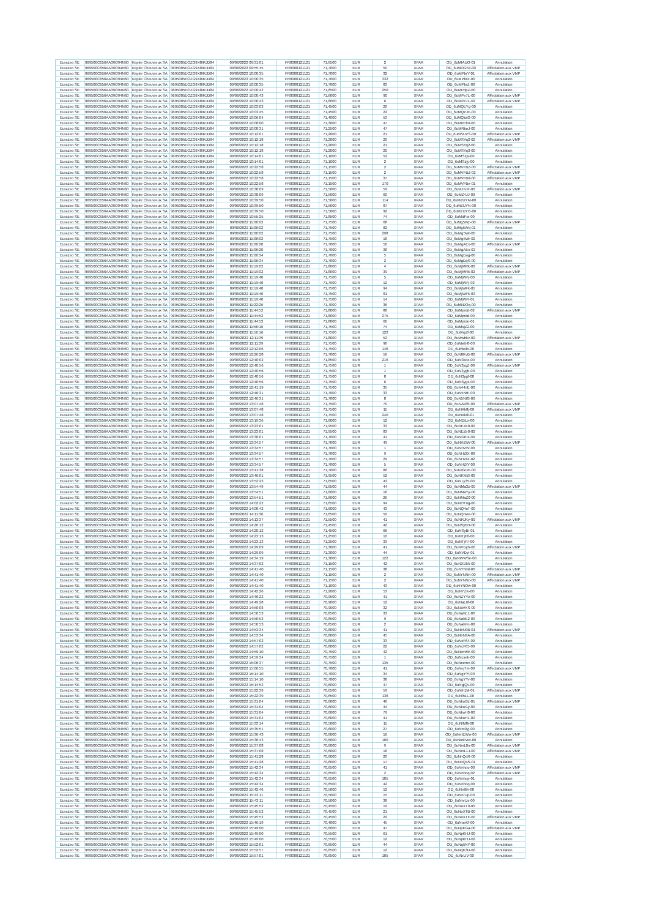| Eurazeo SE | 969500C656AA39O94N60 | Kepler Cheuvreux SA | 9695005EOZG9X8IRJD84 | 09/06/2022 09:31:01 | FR0000121121 | 71,6500 | EUR | 2 | XPAR | OD_6uMIAUO-01 | Annulation |
| Eurazeo SE | 969500C656AA39O94N60 | Kepler Cheuvreux SA | 9695005EOZG9X8IRJD84 | 09/06/2022 09:55:15 | FR0000121121 | 71,7000 | EUR | 50 | XPAR | OD_6uMOGb4-00 | Affectation aux VMP |
| Eurazeo SE | 969500C656AA39O94N60 | Kepler Cheuvreux SA | 9695005EOZG9X8IRJD84 | 09/06/2022 10:00:35 | FR0000121121 | 71,7000 | EUR | 32 | XPAR | OD_6uMPbrY-01 | Affectation aux VMP |
| Eurazeo SE | 969500C656AA39O94N60 | Kepler Cheuvreux SA | 9695005EOZG9X8IRJD84 | 09/06/2022 10:00:35 | FR0000121121 | 71,7000 | EUR | 332 | XPAR | OD_6uMPbrX-00 | Annulation |
| Eurazeo SE | 969500C656AA39O94N60 | Kepler Cheuvreux SA | 9695005EOZG9X8IRJD84 | 09/06/2022 10:00:35 | FR0000121121 | 71,7000 | EUR | 83 | XPAR | OD_6uMPbrZ-00 | Annulation |
| Eurazeo SE | 969500C656AA39O94N60 | Kepler Cheuvreux SA | 9695005EOZG9X8IRJD84 | 09/06/2022 10:00:42 | FR0000121121 | 71,6500 | EUR | 250 | XPAR | OD_6uMPdpZ-00 | Annulation |
| Eurazeo SE | 969500C656AA39O94N60 | Kepler Cheuvreux SA | 9695005EOZG9X8IRJD84 | 09/06/2022 10:00:43 | FR0000121121 | 71,6000 | EUR | 90 | XPAR | OD_6uMPe7L-00 | Affectation aux VMP |
| Eurazeo SE | 969500C656AA39O94N60 | Kepler Cheuvreux SA | 9695005EOZG9X8IRJD84 | 09/06/2022 10:00:43 | FR0000121121 | 71,6000 | EUR | 6 | XPAR | OD_6uMPe7L-02 | Affectation aux VMP |
| Eurazeo SE | 969500C656AA39O94N60 | Kepler Cheuvreux SA | 9695005EOZG9X8IRJD84 | 09/06/2022 10:03:03 | FR0000121121 | 71,4500 | EUR | 20 | XPAR | OD_6uMQEYg-00 | Annulation |
| Eurazeo SE | 969500C656AA39O94N60 | Kepler Cheuvreux SA | 9695005EOZG9X8IRJD84 | 09/06/2022 10:03:45 | FR0000121121 | 71,4500 | EUR | 22 | XPAR | OD_6uMQPJF-00 | Annulation |
| Eurazeo SE | 969500C656AA39O94N60 | Kepler Cheuvreux SA | 9695005EOZG9X8IRJD84 | 09/06/2022 10:06:04 | FR0000121121 | 71,4000 | EUR | 53 | XPAR | OD_6uMQzaG-00 | Annulation |
| Eurazeo SE | 969500C656AA39O94N60 | Kepler Cheuvreux SA | 9695005EOZG9X8IRJD84 | 09/06/2022 10:08:00 | FR0000121121 | 71,3000 | EUR | 47 | XPAR | OD_6uMRTlm-00 | Annulation |
| Eurazeo SE | 969500C656AA39O94N60 | Kepler Cheuvreux SA | 9695005EOZG9X8IRJD84 | 09/06/2022 10:08:31 | FR0000121121 | 71,2500 | EUR | 47 | XPAR | OD_6uMRboJ-00 | Annulation |
| Eurazeo SE | 969500C656AA39O94N60 | Kepler Cheuvreux SA | 9695005EOZG9X8IRJD84 | 09/06/2022 10:12:01 | FR0000121121 | 71,2000 | EUR | 21 | XPAR | OD_6uMSUVS-00 | Affectation aux VMP |
| Eurazeo SE | 969500C656AA39O94N60 | Kepler Cheuvreux SA | 9695005EOZG9X8IRJD84 | 09/06/2022 10:12:18 | FR0000121121 | 71,2000 | EUR | 20 | XPAR | OD_6uMSYq2-02 | Affectation aux VMP |
| Eurazeo SE | 969500C656AA39O94N60 | Kepler Cheuvreux SA | 9695005EOZG9X8IRJD84 | 09/06/2022 10:12:18 | FR0000121121 | 71,2000 | EUR | 21 | XPAR | OD_6uMSYq2-00 | Annulation |
| Eurazeo SE | 969500C656AA39O94N60 | Kepler Cheuvreux SA | 9695005EOZG9X8IRJD84 | 09/06/2022 10:12:18 | FR0000121121 | 71,2000 | EUR | 20 | XPAR | OD_6uMSYq3-00 | Annulation |
| Eurazeo SE | 969500C656AA39O94N60 | Kepler Cheuvreux SA | 9695005EOZG9X8IRJD84 | 09/06/2022 10:14:01 | FR0000121121 | 71,1000 | EUR | 52 | XPAR | OD_6uMSzjs-00 | Annulation |
| Eurazeo SE | 969500C656AA39O94N60 | Kepler Cheuvreux SA | 9695005EOZG9X8IRJD84 | 09/06/2022 10:14:01 | FR0000121121 | 71,1000 | EUR | 2 | XPAR | OD_6uMSzjy-00 | Annulation |
| Eurazeo SE | 969500C656AA39O94N60 | Kepler Cheuvreux SA | 9695005EOZG9X8IRJD84 | 09/06/2022 10:22:58 | FR0000121121 | 71,1500 | EUR | 2 | XPAR | OD_6uMVFBZ-00 | Affectation aux VMP |
| Eurazeo SE | 969500C656AA39O94N60 | Kepler Cheuvreux SA | 9695005EOZG9X8IRJD84 | 09/06/2022 10:22:58 | FR0000121121 | 71,1500 | EUR | 2 | XPAR | OD_6uMVFBZ-02 | Affectation aux VMP |
| Eurazeo SE | 969500C656AA39O94N60 | Kepler Cheuvreux SA | 9695005EOZG9X8IRJD84 | 09/06/2022 10:22:58 | FR0000121121 | 71,1500 | EUR | 37 | XPAR | OD_6uMVFBd-00 | Affectation aux VMP |
| Eurazeo SE | 969500C656AA39O94N60 | Kepler Cheuvreux SA | 9695005EOZG9X8IRJD84 | 09/06/2022 10:22:58 | FR0000121121 | 71,1500 | EUR | 170 | XPAR | OD_6uMVFBe-01 | Annulation |
| Eurazeo SE | 969500C656AA39O94N60 | Kepler Cheuvreux SA | 9695005EOZG9X8IRJD84 | 09/06/2022 10:38:09 | FR0000121121 | 71,5000 | EUR | 59 | XPAR | OD_6uMZ4JF-00 | Affectation aux VMP |
| Eurazeo SE | 969500C656AA39O94N60 | Kepler Cheuvreux SA | 9695005EOZG9X8IRJD84 | 09/06/2022 10:38:09 | FR0000121121 | 71,5000 | EUR | 60 | XPAR | OD_6uMZ4JJ-00 | Annulation |
| Eurazeo SE | 969500C656AA39O94N60 | Kepler Cheuvreux SA | 9695005EOZG9X8IRJD84 | 09/06/2022 10:39:50 | FR0000121121 | 71,5000 | EUR | 114 | XPAR | OD_6uMZUYM-00 | Annulation |
| Eurazeo SE | 969500C656AA39O94N60 | Kepler Cheuvreux SA | 9695005EOZG9X8IRJD84 | 09/06/2022 10:39:50 | FR0000121121 | 71,5000 | EUR | 87 | XPAR | OD_6uMZUYN-00 | Annulation |
| Eurazeo SE | 969500C656AA39O94N60 | Kepler Cheuvreux SA | 9695005EOZG9X8IRJD84 | 09/06/2022 10:39:50 | FR0000121121 | 71,5000 | EUR | 92 | XPAR | OD_6uMZUYO-00 | Annulation |
| Eurazeo SE | 969500C656AA39O94N60 | Kepler Cheuvreux SA | 9695005EOZG9X8IRJD84 | 09/06/2022 10:55:25 | FR0000121121 | 71,8500 | EUR | 74 | XPAR | OD_6uMdPoi-00 | Annulation |
| Eurazeo SE | 969500C656AA39O94N60 | Kepler Cheuvreux SA | 9695005EOZG9X8IRJD84 | 09/06/2022 11:06:02 | FR0000121121 | 71,7500 | EUR | 68 | XPAR | OD_6uMg5Wp-00 | Affectation aux VMP |
| Eurazeo SE | 969500C656AA39O94N60 | Kepler Cheuvreux SA | 9695005EOZG9X8IRJD84 | 09/06/2022 11:06:02 | FR0000121121 | 71,7500 | EUR | 82 | XPAR | OD_6uMg5Wq-01 | Annulation |
| Eurazeo SE | 969500C656AA39O94N60 | Kepler Cheuvreux SA | 9695005EOZG9X8IRJD84 | 09/06/2022 11:06:02 | FR0000121121 | 71,7500 | EUR | 298 | XPAR | OD_6uMg5Wr-00 | Annulation |
| Eurazeo SE | 969500C656AA39O94N60 | Kepler Cheuvreux SA | 9695005EOZG9X8IRJD84 | 09/06/2022 11:06:02 | FR0000121121 | 71,7500 | EUR | 18 | XPAR | OD_6uMg5Wr-02 | Annulation |
| Eurazeo SE | 969500C656AA39O94N60 | Kepler Cheuvreux SA | 9695005EOZG9X8IRJD84 | 09/06/2022 11:06:20 | FR0000121121 | 71,7000 | EUR | 56 | XPAR | OD_6uMgAEx-00 | Affectation aux VMP |
| Eurazeo SE | 969500C656AA39O94N60 | Kepler Cheuvreux SA | 9695005EOZG9X8IRJD84 | 09/06/2022 11:06:20 | FR0000121121 | 71,7000 | EUR | 38 | XPAR | OD_6uMgAEx-02 | Annulation |
| Eurazeo SE | 969500C656AA39O94N60 | Kepler Cheuvreux SA | 9695005EOZG9X8IRJD84 | 09/06/2022 11:06:34 | FR0000121121 | 71,7000 | EUR | 5 | XPAR | OD_6uMgDog-00 | Annulation |
| Eurazeo SE | 969500C656AA39O94N60 | Kepler Cheuvreux SA | 9695005EOZG9X8IRJD84 | 09/06/2022 11:06:34 | FR0000121121 | 71,7000 | EUR | 2 | XPAR | OD_6uMgDqS-00 | Annulation |
| Eurazeo SE | 969500C656AA39O94N60 | Kepler Cheuvreux SA | 9695005EOZG9X8IRJD84 | 09/06/2022 11:19:02 | FR0000121121 | 71,8000 | EUR | 4 | XPAR | OD_6uMjMRk-00 | Affectation aux VMP |
| Eurazeo SE | 969500C656AA39O94N60 | Kepler Cheuvreux SA | 9695005EOZG9X8IRJD84 | 09/06/2022 11:19:02 | FR0000121121 | 71,8000 | EUR | 39 | XPAR | OD_6uMjMRk-02 | Affectation aux VMP |
| Eurazeo SE | 969500C656AA39O94N60 | Kepler Cheuvreux SA | 9695005EOZG9X8IRJD84 | 09/06/2022 11:19:40 | FR0000121121 | 71,7500 | EUR | 5 | XPAR | OD_6uMjWFj-00 | Annulation |
| Eurazeo SE | 969500C656AA39O94N60 | Kepler Cheuvreux SA | 9695005EOZG9X8IRJD84 | 09/06/2022 11:19:40 | FR0000121121 | 71,7500 | EUR | 12 | XPAR | OD_6uMjWFj-02 | Annulation |
| Eurazeo SE | 969500C656AA39O94N60 | Kepler Cheuvreux SA | 9695005EOZG9X8IRJD84 | 09/06/2022 11:19:40 | FR0000121121 | 71,7500 | EUR | 94 | XPAR | OD_6uMjWFk-01 | Annulation |
| Eurazeo SE | 969500C656AA39O94N60 | Kepler Cheuvreux SA | 9695005EOZG9X8IRJD84 | 09/06/2022 11:19:40 | FR0000121121 | 71,7500 | EUR | 81 | XPAR | OD_6uMjWFk-03 | Annulation |
| Eurazeo SE | 969500C656AA39O94N60 | Kepler Cheuvreux SA | 9695005EOZG9X8IRJD84 | 09/06/2022 11:19:40 | FR0000121121 | 71,7500 | EUR | 14 | XPAR | OD_6uMjWFl-01 | Annulation |
| Eurazeo SE | 969500C656AA39O94N60 | Kepler Cheuvreux SA | 9695005EOZG9X8IRJD84 | 09/06/2022 11:22:26 | FR0000121121 | 71,7000 | EUR | 36 | XPAR | OD_6uMkDOq-00 | Annulation |
| Eurazeo SE | 969500C656AA39O94N60 | Kepler Cheuvreux SA | 9695005EOZG9X8IRJD84 | 09/06/2022 11:44:52 | FR0000121121 | 71,8000 | EUR | 88 | XPAR | OD_6uMprdd-02 | Affectation aux VMP |
| Eurazeo SE | 969500C656AA39O94N60 | Kepler Cheuvreux SA | 9695005EOZG9X8IRJD84 | 09/06/2022 11:44:52 | FR0000121121 | 71,8000 | EUR | 275 | XPAR | OD_6uMprdd-00 | Annulation |
| Eurazeo SE | 969500C656AA39O94N60 | Kepler Cheuvreux SA | 9695005EOZG9X8IRJD84 | 09/06/2022 11:44:52 | FR0000121121 | 71,8000 | EUR | 66 | XPAR | OD_6uMprde-01 | Annulation |
| Eurazeo SE | 969500C656AA39O94N60 | Kepler Cheuvreux SA | 9695005EOZG9X8IRJD84 | 09/06/2022 11:56:16 | FR0000121121 | 71,7500 | EUR | 74 | XPAR | OD_6uMsjZ2-00 | Annulation |
| Eurazeo SE | 969500C656AA39O94N60 | Kepler Cheuvreux SA | 9695005EOZG9X8IRJD84 | 09/06/2022 11:56:16 | FR0000121121 | 71,7500 | EUR | 122 | XPAR | OD_6uMsjZf-00 | Annulation |
| Eurazeo SE | 969500C656AA39O94N60 | Kepler Cheuvreux SA | 9695005EOZG9X8IRJD84 | 09/06/2022 12:11:39 | FR0000121121 | 71,8000 | EUR | 52 | XPAR | OD_6uMwbkv-00 | Affectation aux VMP |
| Eurazeo SE | 969500C656AA39O94N60 | Kepler Cheuvreux SA | 9695005EOZG9X8IRJD84 | 09/06/2022 12:11:39 | FR0000121121 | 71,7500 | EUR | 96 | XPAR | OD_6uMwbl0-00 | Annulation |
| Eurazeo SE | 969500C656AA39O94N60 | Kepler Cheuvreux SA | 9695005EOZG9X8IRJD84 | 09/06/2022 12:12:06 | FR0000121121 | 71,7500 | EUR | 146 | XPAR | OD_6uMwilb-00 | Annulation |
| Eurazeo SE | 969500C656AA39O94N60 | Kepler Cheuvreux SA | 9695005EOZG9X8IRJD84 | 09/06/2022 12:26:28 | FR0000121121 | 71,7000 | EUR | 56 | XPAR | OD_6uN0KvB-00 | Affectation aux VMP |
| Eurazeo SE | 969500C656AA39O94N60 | Kepler Cheuvreux SA | 9695005EOZG9X8IRJD84 | 09/06/2022 12:40:02 | FR0000121121 | 71,8500 | EUR | 216 | XPAR | OD_6uN3koc-00 | Annulation |
| Eurazeo SE | 969500C656AA39O94N60 | Kepler Cheuvreux SA | 9695005EOZG9X8IRJD84 | 09/06/2022 12:40:56 | FR0000121121 | 71,7500 | EUR | 1 | XPAR | OD_6uN3ygZ-00 | Affectation aux VMP |
| Eurazeo SE | 969500C656AA39O94N60 | Kepler Cheuvreux SA | 9695005EOZG9X8IRJD84 | 09/06/2022 12:40:56 | FR0000121121 | 71,7500 | EUR | 1 | XPAR | OD_6uN3ygb-00 | Annulation |
| Eurazeo SE | 969500C656AA39O94N60 | Kepler Cheuvreux SA | 9695005EOZG9X8IRJD84 | 09/06/2022 12:40:56 | FR0000121121 | 71,7500 | EUR | 8 | XPAR | OD_6uN3ygf-00 | Annulation |
| Eurazeo SE | 969500C656AA39O94N60 | Kepler Cheuvreux SA | 9695005EOZG9X8IRJD84 | 09/06/2022 12:40:56 | FR0000121121 | 71,7500 | EUR | 6 | XPAR | OD_6uN3ygz-00 | Annulation |
| Eurazeo SE | 969500C656AA39O94N60 | Kepler Cheuvreux SA | 9695005EOZG9X8IRJD84 | 09/06/2022 12:41:19 | FR0000121121 | 71,7500 | EUR | 35 | XPAR | OD_6uN44nE-00 | Annulation |
| Eurazeo SE | 969500C656AA39O94N60 | Kepler Cheuvreux SA | 9695005EOZG9X8IRJD84 | 09/06/2022 12:46:31 | FR0000121121 | 71,7000 | EUR | 33 | XPAR | OD_6uN5NtF-00 | Annulation |
| Eurazeo SE | 969500C656AA39O94N60 | Kepler Cheuvreux SA | 9695005EOZG9X8IRJD84 | 09/06/2022 12:46:31 | FR0000121121 | 71,7000 | EUR | 8 | XPAR | OD_6uN5NtG-00 | Annulation |
| Eurazeo SE | 969500C656AA39O94N60 | Kepler Cheuvreux SA | 9695005EOZG9X8IRJD84 | 09/06/2022 13:07:48 | FR0000121121 | 71,7500 | EUR | 70 | XPAR | OD_6uNAk8h-00 | Affectation aux VMP |
| Eurazeo SE | 969500C656AA39O94N60 | Kepler Cheuvreux SA | 9695005EOZG9X8IRJD84 | 09/06/2022 13:07:48 | FR0000121121 | 71,7500 | EUR | 11 | XPAR | OD_6uNAk8j-00 | Affectation aux VMP |
| Eurazeo SE | 969500C656AA39O94N60 | Kepler Cheuvreux SA | 9695005EOZG9X8IRJD84 | 09/06/2022 13:07:48 | FR0000121121 | 71,7500 | EUR | 240 | XPAR | OD_6uNAk8i-01 | Annulation |
| Eurazeo SE | 969500C656AA39O94N60 | Kepler Cheuvreux SA | 9695005EOZG9X8IRJD84 | 09/06/2022 13:19:36 | FR0000121121 | 71,6000 | EUR | 12 | XPAR | OD_6uNDiLx-00 | Annulation |
| Eurazeo SE | 969500C656AA39O94N60 | Kepler Cheuvreux SA | 9695005EOZG9X8IRJD84 | 09/06/2022 13:23:01 | FR0000121121 | 71,9500 | EUR | 33 | XPAR | OD_6uNEZe0-00 | Annulation |
| Eurazeo SE | 969500C656AA39O94N60 | Kepler Cheuvreux SA | 9695005EOZG9X8IRJD84 | 09/06/2022 13:23:01 | FR0000121121 | 71,9500 | EUR | 83 | XPAR | OD_6uNEZe0-02 | Annulation |
| Eurazeo SE | 969500C656AA39O94N60 | Kepler Cheuvreux SA | 9695005EOZG9X8IRJD84 | 09/06/2022 13:30:01 | FR0000121121 | 71,7000 | EUR | 41 | XPAR | OD_6uNGKtz-00 | Annulation |
| Eurazeo SE | 969500C656AA39O94N60 | Kepler Cheuvreux SA | 9695005EOZG9X8IRJD84 | 09/06/2022 13:34:57 | FR0000121121 | 71,7000 | EUR | 49 | XPAR | OD_6uNHZtW-00 | Affectation aux VMP |
| Eurazeo SE | 969500C656AA39O94N60 | Kepler Cheuvreux SA | 9695005EOZG9X8IRJD84 | 09/06/2022 13:34:57 | FR0000121121 | 71,7000 | EUR | 1 | XPAR | OD_6uNHZtV-00 | Annulation |
| Eurazeo SE | 969500C656AA39O94N60 | Kepler Cheuvreux SA | 9695005EOZG9X8IRJD84 | 09/06/2022 13:34:57 | FR0000121121 | 71,7000 | EUR | 9 | XPAR | OD_6uNHZtX-00 | Annulation |
| Eurazeo SE | 969500C656AA39O94N60 | Kepler Cheuvreux SA | 9695005EOZG9X8IRJD84 | 09/06/2022 13:34:57 | FR0000121121 | 71,7000 | EUR | 29 | XPAR | OD_6uNHZtX-02 | Annulation |
| Eurazeo SE | 969500C656AA39O94N60 | Kepler Cheuvreux SA | 9695005EOZG9X8IRJD84 | 09/06/2022 13:34:57 | FR0000121121 | 71,7000 | EUR | 5 | XPAR | OD_6uNHZtY-00 | Annulation |
| Eurazeo SE | 969500C656AA39O94N60 | Kepler Cheuvreux SA | 9695005EOZG9X8IRJD84 | 09/06/2022 13:41:38 | FR0000121121 | 71,7000 | EUR | 86 | XPAR | OD_6uNJGDE-00 | Annulation |
| Eurazeo SE | 969500C656AA39O94N60 | Kepler Cheuvreux SA | 9695005EOZG9X8IRJD84 | 09/06/2022 13:46:01 | FR0000121121 | 71,9500 | EUR | 52 | XPAR | OD_6uNKMZI-00 | Annulation |
| Eurazeo SE | 969500C656AA39O94N60 | Kepler Cheuvreux SA | 9695005EOZG9X8IRJD84 | 09/06/2022 13:52:23 | FR0000121121 | 71,6500 | EUR | 43 | XPAR | OD_6uNLy35-00 | Annulation |
| Eurazeo SE | 969500C656AA39O94N60 | Kepler Cheuvreux SA | 9695005EOZG9X8IRJD84 | 09/06/2022 13:54:49 | FR0000121121 | 71,6500 | EUR | 44 | XPAR | OD_6uNMa3z-00 | Affectation aux VMP |
| Eurazeo SE | 969500C656AA39O94N60 | Kepler Cheuvreux SA | 9695005EOZG9X8IRJD84 | 09/06/2022 13:54:51 | FR0000121121 | 71,6000 | EUR | 16 | XPAR | OD_6uNMaYy-00 | Annulation |
| Eurazeo SE | 969500C656AA39O94N60 | Kepler Cheuvreux SA | 9695005EOZG9X8IRJD84 | 09/06/2022 13:54:51 | FR0000121121 | 71,6000 | EUR | 26 | XPAR | OD_6uNMaZ0-00 | Annulation |
| Eurazeo SE | 969500C656AA39O94N60 | Kepler Cheuvreux SA | 9695005EOZG9X8IRJD84 | 09/06/2022 14:02:22 | FR0000121121 | 71,6500 | EUR | 94 | XPAR | OD_6uNOTng-00 | Annulation |
| Eurazeo SE | 969500C656AA39O94N60 | Kepler Cheuvreux SA | 9695005EOZG9X8IRJD84 | 09/06/2022 14:08:42 | FR0000121121 | 71,6000 | EUR | 43 | XPAR | OD_6uNQ4oT-00 | Annulation |
| Eurazeo SE | 969500C656AA39O94N60 | Kepler Cheuvreux SA | 9695005EOZG9X8IRJD84 | 09/06/2022 14:11:36 | FR0000121121 | 71,6500 | EUR | 50 | XPAR | OD_6uNQnwe-00 | Annulation |
| Eurazeo SE | 969500C656AA39O94N60 | Kepler Cheuvreux SA | 9695005EOZG9X8IRJD84 | 09/06/2022 14:13:37 | FR0000121121 | 71,5500 | EUR | 41 | XPAR | OD_6uNRJKy-00 | Affectation aux VMP |
| Eurazeo SE | 969500C656AA39O94N60 | Kepler Cheuvreux SA | 9695005EOZG9X8IRJD84 | 09/06/2022 14:20:12 | FR0000121121 | 71,4500 | EUR | 42 | XPAR | OD_6uNSyBH-00 | Annulation |
| Eurazeo SE | 969500C656AA39O94N60 | Kepler Cheuvreux SA | 9695005EOZG9X8IRJD84 | 09/06/2022 14:20:12 | FR0000121121 | 71,4500 | EUR | 66 | XPAR | OD_6uNSyBI-01 | Annulation |
| Eurazeo SE | 969500C656AA39O94N60 | Kepler Cheuvreux SA | 9695005EOZG9X8IRJD84 | 09/06/2022 14:23:13 | FR0000121121 | 71,2500 | EUR | 10 | XPAR | OD_6uNTjF6-00 | Annulation |
| Eurazeo SE | 969500C656AA39O94N60 | Kepler Cheuvreux SA | 9695005EOZG9X8IRJD84 | 09/06/2022 14:23:13 | FR0000121121 | 71,2500 | EUR | 33 | XPAR | OD_6uNTjF7-00 | Annulation |
| Eurazeo SE | 969500C656AA39O94N60 | Kepler Cheuvreux SA | 9695005EOZG9X8IRJD84 | 09/06/2022 14:29:09 | FR0000121121 | 71,3000 | EUR | 41 | XPAR | OD_6uNVDyh-00 | Affectation aux VMP |
| Eurazeo SE | 969500C656AA39O94N60 | Kepler Cheuvreux SA | 9695005EOZG9X8IRJD84 | 09/06/2022 14:29:09 | FR0000121121 | 71,3000 | EUR | 44 | XPAR | OD_6uNVDyi-01 | Annulation |
| Eurazeo SE | 969500C656AA39O94N60 | Kepler Cheuvreux SA | 9695005EOZG9X8IRJD84 | 09/06/2022 14:34:19 | FR0000121121 | 71,3000 | EUR | 122 | XPAR | OD_6uNWWSe-00 | Annulation |
| Eurazeo SE | 969500C656AA39O94N60 | Kepler Cheuvreux SA | 9695005EOZG9X8IRJD84 | 09/06/2022 14:37:02 | FR0000121121 | 71,1500 | EUR | 42 | XPAR | OD_6uNXD5k-00 | Annulation |
| Eurazeo SE | 969500C656AA39O94N60 | Kepler Cheuvreux SA | 9695005EOZG9X8IRJD84 | 09/06/2022 14:41:40 | FR0000121121 | 71,1500 | EUR | 38 | XPAR | OD_6uNYNNl-00 | Affectation aux VMP |
| Eurazeo SE | 969500C656AA39O94N60 | Kepler Cheuvreux SA | 9695005EOZG9X8IRJD84 | 09/06/2022 14:41:40 | FR0000121121 | 71,1500 | EUR | 2 | XPAR | OD_6uNYNNn-00 | Affectation aux VMP |
| Eurazeo SE | 969500C656AA39O94N60 | Kepler Cheuvreux SA | 9695005EOZG9X8IRJD84 | 09/06/2022 14:41:40 | FR0000121121 | 71,1500 | EUR | 2 | XPAR | OD_6uNYNNo-00 | Affectation aux VMP |
| Eurazeo SE | 969500C656AA39O94N60 | Kepler Cheuvreux SA | 9695005EOZG9X8IRJD84 | 09/06/2022 14:41:40 | FR0000121121 | 71,1000 | EUR | 43 | XPAR | OD_6uNYNOw-00 | Annulation |
| Eurazeo SE | 969500C656AA39O94N60 | Kepler Cheuvreux SA | 9695005EOZG9X8IRJD84 | 09/06/2022 14:42:26 | FR0000121121 | 71,2000 | EUR | 53 | XPAR | OD_6uNYZlv-00 | Annulation |
| Eurazeo SE | 969500C656AA39O94N60 | Kepler Cheuvreux SA | 9695005EOZG9X8IRJD84 | 09/06/2022 14:46:22 | FR0000121121 | 70,9500 | EUR | 41 | XPAR | OD_6uNZYYz-00 | Annulation |
| Eurazeo SE | 969500C656AA39O94N60 | Kepler Cheuvreux SA | 9695005EOZG9X8IRJD84 | 09/06/2022 14:49:28 | FR0000121121 | 70,9000 | EUR | 12 | XPAR | OD_6uNaL6f-00 | Annulation |
| Eurazeo SE | 969500C656AA39O94N60 | Kepler Cheuvreux SA | 9695005EOZG9X8IRJD84 | 09/06/2022 14:50:08 | FR0000121121 | 70,9000 | EUR | 32 | XPAR | OD_6uNaVKS-00 | Annulation |
| Eurazeo SE | 969500C656AA39O94N60 | Kepler Cheuvreux SA | 9695005EOZG9X8IRJD84 | 09/06/2022 14:50:53 | FR0000121121 | 70,8500 | EUR | 33 | XPAR | OD_6uNahE1-00 | Annulation |
| Eurazeo SE | 969500C656AA39O94N60 | Kepler Cheuvreux SA | 9695005EOZG9X8IRJD84 | 09/06/2022 14:50:53 | FR0000121121 | 70,8500 | EUR | 9 | XPAR | OD_6uNahE2-00 | Annulation |
| Eurazeo SE | 969500C656AA39O94N60 | Kepler Cheuvreux SA | 9695005EOZG9X8IRJD84 | 09/06/2022 14:50:53 | FR0000121121 | 70,8500 | EUR | 2 | XPAR | OD_6uNahFn-00 | Annulation |
| Eurazeo SE | 969500C656AA39O94N60 | Kepler Cheuvreux SA | 9695005EOZG9X8IRJD84 | 09/06/2022 14:53:34 | FR0000121121 | 70,8000 | EUR | 41 | XPAR | OD_6uNbN9B-01 | Affectation aux VMP |
| Eurazeo SE | 969500C656AA39O94N60 | Kepler Cheuvreux SA | 9695005EOZG9X8IRJD84 | 09/06/2022 14:53:34 | FR0000121121 | 70,8000 | EUR | 45 | XPAR | OD_6uNbN9A-00 | Annulation |
| Eurazeo SE | 969500C656AA39O94N60 | Kepler Cheuvreux SA | 9695005EOZG9X8IRJD84 | 09/06/2022 14:57:02 | FR0000121121 | 70,8000 | EUR | 33 | XPAR | OD_6uNcF64-00 | Annulation |
| Eurazeo SE | 969500C656AA39O94N60 | Kepler Cheuvreux SA | 9695005EOZG9X8IRJD84 | 09/06/2022 14:57:02 | FR0000121121 | 70,8000 | EUR | 22 | XPAR | OD_6uNcF65-00 | Annulation |
| Eurazeo SE | 969500C656AA39O94N60 | Kepler Cheuvreux SA | 9695005EOZG9X8IRJD84 | 09/06/2022 14:59:10 | FR0000121121 | 70,7500 | EUR | 42 | XPAR | OD_6uNcmMr-00 | Annulation |
| Eurazeo SE | 969500C656AA39O94N60 | Kepler Cheuvreux SA | 9695005EOZG9X8IRJD84 | 09/06/2022 14:59:34 | FR0000121121 | 70,7500 | EUR | 1 | XPAR | OD_6uNcseb-00 | Annulation |
| Eurazeo SE | 969500C656AA39O94N60 | Kepler Cheuvreux SA | 9695005EOZG9X8IRJD84 | 09/06/2022 15:06:37 | FR0000121121 | 70,7500 | EUR | 135 | XPAR | OD_6uNeemv-00 | Annulation |
| Eurazeo SE | 969500C656AA39O94N60 | Kepler Cheuvreux SA | 9695005EOZG9X8IRJD84 | 09/06/2022 15:06:55 | FR0000121121 | 70,7000 | EUR | 41 | XPAR | OD_6uNejTm-00 | Affectation aux VMP |
| Eurazeo SE | 969500C656AA39O94N60 | Kepler Cheuvreux SA | 9695005EOZG9X8IRJD84 | 09/06/2022 15:14:10 | FR0000121121 | 70,7000 | EUR | 34 | XPAR | OD_6uNgYYt-00 | Annulation |
| Eurazeo SE | 969500C656AA39O94N60 | Kepler Cheuvreux SA | 9695005EOZG9X8IRJD84 | 09/06/2022 15:14:10 | FR0000121121 | 70,7000 | EUR | 38 | XPAR | OD_6uNgYYv-00 | Annulation |
| Eurazeo SE | 969500C656AA39O94N60 | Kepler Cheuvreux SA | 9695005EOZG9X8IRJD84 | 09/06/2022 15:14:52 | FR0000121121 | 70,6000 | EUR | 47 | XPAR | OD_6uNgjQv-00 | Annulation |
| Eurazeo SE | 969500C656AA39O94N60 | Kepler Cheuvreux SA | 9695005EOZG9X8IRJD84 | 09/06/2022 15:22:39 | FR0000121121 | 70,6500 | EUR | 59 | XPAR | OD_6uNih1M-01 | Affectation aux VMP |
| Eurazeo SE | 969500C656AA39O94N60 | Kepler Cheuvreux SA | 9695005EOZG9X8IRJD84 | 09/06/2022 15:22:39 | FR0000121121 | 70,6500 | EUR | 136 | XPAR | OD_6uNih1L-00 | Annulation |
| Eurazeo SE | 969500C656AA39O94N60 | Kepler Cheuvreux SA | 9695005EOZG9X8IRJD84 | 09/06/2022 15:31:04 | FR0000121121 | 70,6000 | EUR | 46 | XPAR | OD_6uNkoGz-01 | Affectation aux VMP |
| Eurazeo SE | 969500C656AA39O94N60 | Kepler Cheuvreux SA | 9695005EOZG9X8IRJD84 | 09/06/2022 15:31:04 | FR0000121121 | 70,6000 | EUR | 44 | XPAR | OD_6uNkoGy-00 | Annulation |
| Eurazeo SE | 969500C656AA39O94N60 | Kepler Cheuvreux SA | 9695005EOZG9X8IRJD84 | 09/06/2022 15:31:04 | FR0000121121 | 70,6000 | EUR | 79 | XPAR | OD_6uNkoH0-00 | Annulation |
| Eurazeo SE | 969500C656AA39O94N60 | Kepler Cheuvreux SA | 9695005EOZG9X8IRJD84 | 09/06/2022 15:31:04 | FR0000121121 | 70,6000 | EUR | 41 | XPAR | OD_6uNkoH1-00 | Annulation |
| Eurazeo SE | 969500C656AA39O94N60 | Kepler Cheuvreux SA | 9695005EOZG9X8IRJD84 | 09/06/2022 15:33:14 | FR0000121121 | 70,5000 | EUR | 11 | XPAR | OD_6uNlM8i-00 | Annulation |
| Eurazeo SE | 969500C656AA39O94N60 | Kepler Cheuvreux SA | 9695005EOZG9X8IRJD84 | 09/06/2022 15:35:51 | FR0000121121 | 70,6000 | EUR | 27 | XPAR | OD_6uNm0yj-00 | Annulation |
| Eurazeo SE | 969500C656AA39O94N60 | Kepler Cheuvreux SA | 9695005EOZG9X8IRJD84 | 09/06/2022 15:36:43 | FR0000121121 | 70,6000 | EUR | 16 | XPAR | OD_6uNmEWw-00 | Affectation aux VMP |
| Eurazeo SE | 969500C656AA39O94N60 | Kepler Cheuvreux SA | 9695005EOZG9X8IRJD84 | 09/06/2022 15:36:43 | FR0000121121 | 70,6000 | EUR | 100 | XPAR | OD_6uNmEWv-00 | Annulation |
| Eurazeo SE | 969500C656AA39O94N60 | Kepler Cheuvreux SA | 9695005EOZG9X8IRJD84 | 09/06/2022 15:37:08 | FR0000121121 | 70,6000 | EUR | 9 | XPAR | OD_6uNmL0s-00 | Affectation aux VMP |
| Eurazeo SE | 969500C656AA39O94N60 | Kepler Cheuvreux SA | 9695005EOZG9X8IRJD84 | 09/06/2022 15:37:08 | FR0000121121 | 70,6000 | EUR | 16 | XPAR | OD_6uNmL1J-00 | Affectation aux VMP |
| Eurazeo SE | 969500C656AA39O94N60 | Kepler Cheuvreux SA | 9695005EOZG9X8IRJD84 | 09/06/2022 15:41:28 | FR0000121121 | 70,6000 | EUR | 20 | XPAR | OD_6uNnQoR-00 | Annulation |
| Eurazeo SE | 969500C656AA39O94N60 | Kepler Cheuvreux SA | 9695005EOZG9X8IRJD84 | 09/06/2022 15:41:28 | FR0000121121 | 70,6000 | EUR | 17 | XPAR | OD_6uNnQoS-01 | Annulation |
| Eurazeo SE | 969500C656AA39O94N60 | Kepler Cheuvreux SA | 9695005EOZG9X8IRJD84 | 09/06/2022 15:42:34 | FR0000121121 | 70,6500 | EUR | 41 | XPAR | OD_6uNnhoo-00 | Affectation aux VMP |
| Eurazeo SE | 969500C656AA39O94N60 | Kepler Cheuvreux SA | 9695005EOZG9X8IRJD84 | 09/06/2022 15:42:34 | FR0000121121 | 70,6500 | EUR | 2 | XPAR | OD_6uNnhoq-02 | Affectation aux VMP |
| Eurazeo SE | 969500C656AA39O94N60 | Kepler Cheuvreux SA | 9695005EOZG9X8IRJD84 | 09/06/2022 15:42:34 | FR0000121121 | 70,6500 | EUR | 105 | XPAR | OD_6uNnhop-01 | Annulation |
| Eurazeo SE | 969500C656AA39O94N60 | Kepler Cheuvreux SA | 9695005EOZG9X8IRJD84 | 09/06/2022 15:42:34 | FR0000121121 | 70,6500 | EUR | 42 | XPAR | OD_6uNnhoq-00 | Annulation |
| Eurazeo SE | 969500C656AA39O94N60 | Kepler Cheuvreux SA | 9695005EOZG9X8IRJD84 | 09/06/2022 15:42:46 | FR0000121121 | 70,5000 | EUR | 12 | XPAR | OD_6uNnl6h-00 | Annulation |
| Eurazeo SE | 969500C656AA39O94N60 | Kepler Cheuvreux SA | 9695005EOZG9X8IRJD84 | 09/06/2022 15:43:11 | FR0000121121 | 70,5000 | EUR | 15 | XPAR | OD_6uNnrUp-00 | Annulation |
| Eurazeo SE | 969500C656AA39O94N60 | Kepler Cheuvreux SA | 9695005EOZG9X8IRJD84 | 09/06/2022 15:43:11 | FR0000121121 | 70,5000 | EUR | 38 | XPAR | OD_6uNnrUs-00 | Annulation |
| Eurazeo SE | 969500C656AA39O94N60 | Kepler Cheuvreux SA | 9695005EOZG9X8IRJD84 | 09/06/2022 15:45:52 | FR0000121121 | 70,4500 | EUR | 19 | XPAR | OD_6uNoXT9-00 | Annulation |
| Eurazeo SE | 969500C656AA39O94N60 | Kepler Cheuvreux SA | 9695005EOZG9X8IRJD84 | 09/06/2022 15:45:52 | FR0000121121 | 70,4500 | EUR | 21 | XPAR | OD_6uNoXTB-00 | Annulation |
| Eurazeo SE | 969500C656AA39O94N60 | Kepler Cheuvreux SA | 9695005EOZG9X8IRJD84 | 09/06/2022 15:45:52 | FR0000121121 | 70,4500 | EUR | 29 | XPAR | OD_6uNoXTF-00 | Affectation aux VMP |
| Eurazeo SE | 969500C656AA39O94N60 | Kepler Cheuvreux SA | 9695005EOZG9X8IRJD84 | 09/06/2022 15:46:19 | FR0000121121 | 70,4000 | EUR | 45 | XPAR | OD_6uNoeKf-00 | Annulation |
| Eurazeo SE | 969500C656AA39O94N60 | Kepler Cheuvreux SA | 9695005EOZG9X8IRJD84 | 09/06/2022 15:49:00 | FR0000121121 | 70,6000 | EUR | 47 | XPAR | OD_6uNpKGa-00 | Affectation aux VMP |
| Eurazeo SE | 969500C656AA39O94N60 | Kepler Cheuvreux SA | 9695005EOZG9X8IRJD84 | 09/06/2022 15:49:00 | FR0000121121 | 70,5500 | EUR | 61 | XPAR | OD_6uNpKHJ-00 | Annulation |
| Eurazeo SE | 969500C656AA39O94N60 | Kepler Cheuvreux SA | 9695005EOZG9X8IRJD84 | 09/06/2022 15:49:00 | FR0000121121 | 70,5500 | EUR | 12 | XPAR | OD_6uNpKHJ-02 | Annulation |
| Eurazeo SE | 969500C656AA39O94N60 | Kepler Cheuvreux SA | 9695005EOZG9X8IRJD84 | 09/06/2022 15:52:01 | FR0000121121 | 70,6500 | EUR | 44 | XPAR | OD_6uNq5NY-00 | Annulation |
| Eurazeo SE | 969500C656AA39O94N60 | Kepler Cheuvreux SA | 9695005EOZG9X8IRJD84 | 09/06/2022 15:52:57 | FR0000121121 | 70,6500 | EUR | 12 | XPAR | OD_6uNqK3D-00 | Annulation |
| Eurazeo SE | 969500C656AA39O94N60 | Kepler Cheuvreux SA | 9695005EOZG9X8IRJD84 | 09/06/2022 15:57:01 | FR0000121121 | 70,6500 | EUR | 105 | XPAR | OD_6uNrLIV-00 | Annulation |